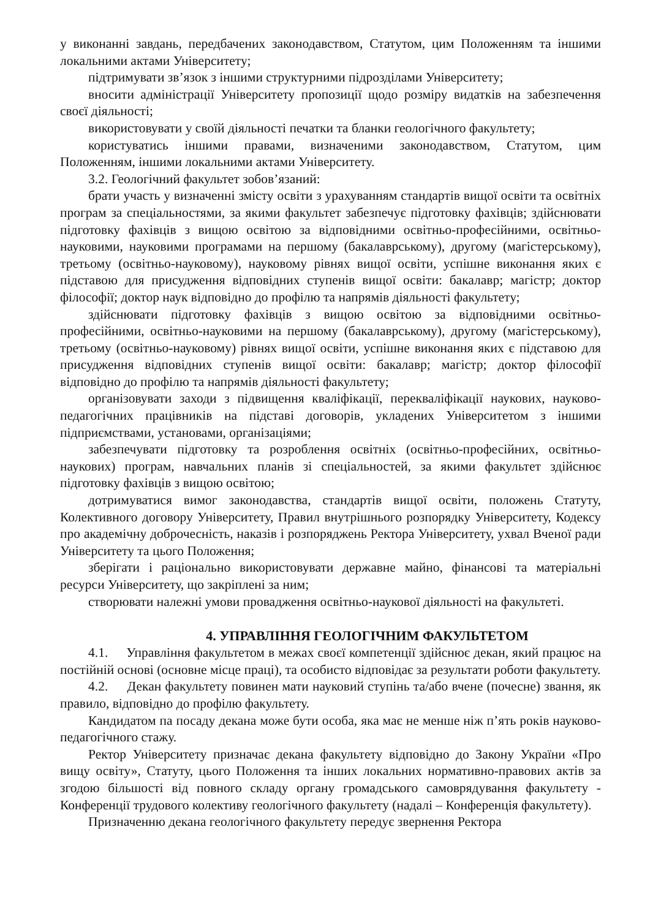у виконанні завдань, передбачених законодавством, Статутом, цим Положенням та іншими локальними актами Університету;
підтримувати зв’язок з іншими структурними підрозділами Університету;
вносити адміністрації Університету пропозиції щодо розміру видатків на забезпечення своєї діяльності;
використовувати у своїй діяльності печатки та бланки геологічного факультету;
користуватись іншими правами, визначеними законодавством, Статутом, цим Положенням, іншими локальними актами Університету.
3.2. Геологічний факультет зобов’язаний:
брати участь у визначенні змісту освіти з урахуванням стандартів вищої освіти та освітніх програм за спеціальностями, за якими факультет забезпечує підготовку фахівців; здійснювати підготовку фахівців з вищою освітою за відповідними освітньо-професійними, освітньо-науковими, науковими програмами на першому (бакалаврському), другому (магістерському), третьому (освітньо-науковому), науковому рівнях вищої освіти, успішне виконання яких є підставою для присудження відповідних ступенів вищої освіти: бакалавр; магістр; доктор філософії; доктор наук відповідно до профілю та напрямів діяльності факультету;
здійснювати підготовку фахівців з вищою освітою за відповідними освітньо-професійними, освітньо-науковими на першому (бакалаврському), другому (магістерському), третьому (освітньо-науковому) рівнях вищої освіти, успішне виконання яких є підставою для присудження відповідних ступенів вищої освіти: бакалавр; магістр; доктор філософії відповідно до профілю та напрямів діяльності факультету;
організовувати заходи з підвищення кваліфікації, перекваліфікації наукових, науково-педагогічних працівників на підставі договорів, укладених Університетом з іншими підприємствами, установами, організаціями;
забезпечувати підготовку та розроблення освітніх (освітньо-професійних, освітньо-наукових) програм, навчальних планів зі спеціальностей, за якими факультет здійснює підготовку фахівців з вищою освітою;
дотримуватися вимог законодавства, стандартів вищої освіти, положень Статуту, Колективного договору Університету, Правил внутрішнього розпорядку Університету, Кодексу про академічну доброчесність, наказів і розпоряджень Ректора Університету, ухвал Вченої ради Університету та цього Положення;
зберігати і раціонально використовувати державне майно, фінансові та матеріальні ресурси Університету, що закріплені за ним;
створювати належні умови провадження освітньо-наукової діяльності на факультеті.
4. УПРАВЛІННЯ ГЕОЛОГІЧНИМ ФАКУЛЬТЕТОМ
4.1. Управління факультетом в межах своєї компетенції здійснює декан, який працює на постійній основі (основне місце праці), та особисто відповідає за результати роботи факультету.
4.2. Декан факультету повинен мати науковий ступінь та/або вчене (почесне) звання, як правило, відповідно до профілю факультету.
Кандидатом па посаду декана може бути особа, яка має не менше ніж п’ять років науково-педагогічного стажу.
Ректор Університету призначає декана факультету відповідно до Закону України «Про вищу освіту», Статуту, цього Положення та інших локальних нормативно-правових актів за згодою більшості від повного складу органу громадського самоврядування факультету - Конференції трудового колективу геологічного факультету (надалі – Конференція факультету).
Призначенню декана геологічного факультету передує звернення Ректора